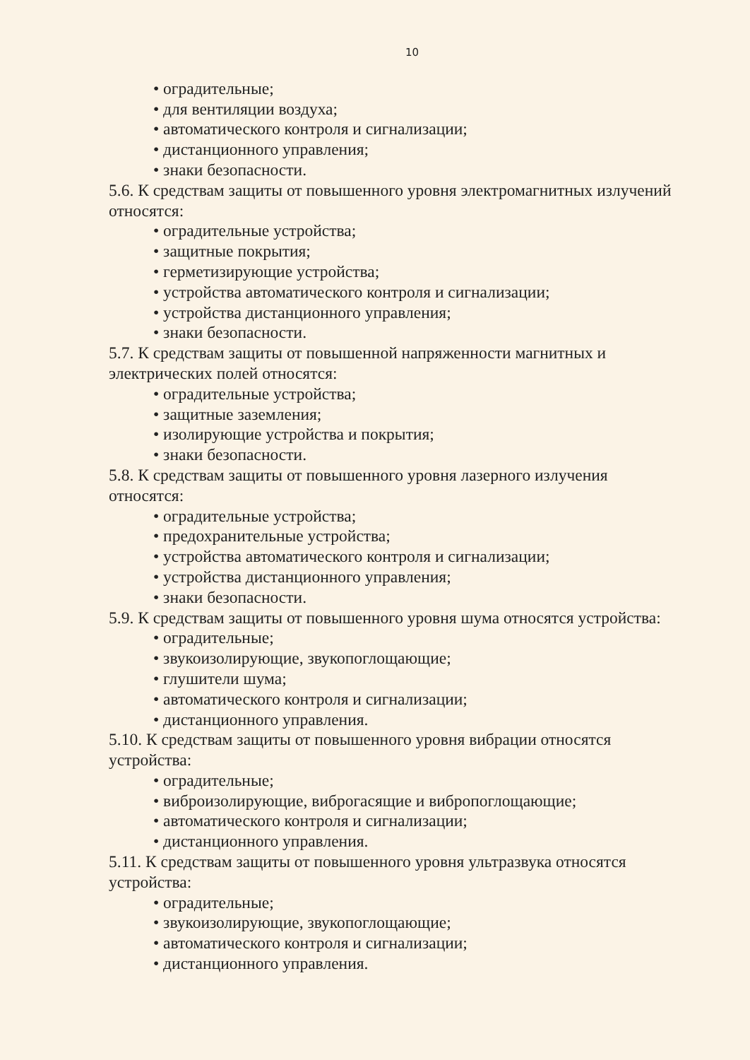10
• оградительные;
• для вентиляции воздуха;
• автоматического контроля и сигнализации;
• дистанционного управления;
• знаки безопасности.
5.6. К средствам защиты от повышенного уровня электромагнитных излучений относятся:
• оградительные устройства;
• защитные покрытия;
• герметизирующие устройства;
• устройства автоматического контроля и сигнализации;
• устройства дистанционного управления;
• знаки безопасности.
5.7. К средствам защиты от повышенной напряженности магнитных и
электрических полей относятся:
• оградительные устройства;
• защитные заземления;
• изолирующие устройства и покрытия;
• знаки безопасности.
5.8. К средствам защиты от повышенного уровня лазерного излучения
относятся:
• оградительные устройства;
• предохранительные устройства;
• устройства автоматического контроля и сигнализации;
• устройства дистанционного управления;
• знаки безопасности.
5.9. К средствам защиты от повышенного уровня шума относятся устройства:
• оградительные;
• звукоизолирующие, звукопоглощающие;
• глушители шума;
• автоматического контроля и сигнализации;
• дистанционного управления.
5.10. К средствам защиты от повышенного уровня вибрации относятся
устройства:
• оградительные;
• виброизолирующие, виброгасящие и вибропоглощающие;
• автоматического контроля и сигнализации;
• дистанционного управления.
5.11. К средствам защиты от повышенного уровня ультразвука относятся
устройства:
• оградительные;
• звукоизолирующие, звукопоглощающие;
• автоматического контроля и сигнализации;
• дистанционного управления.